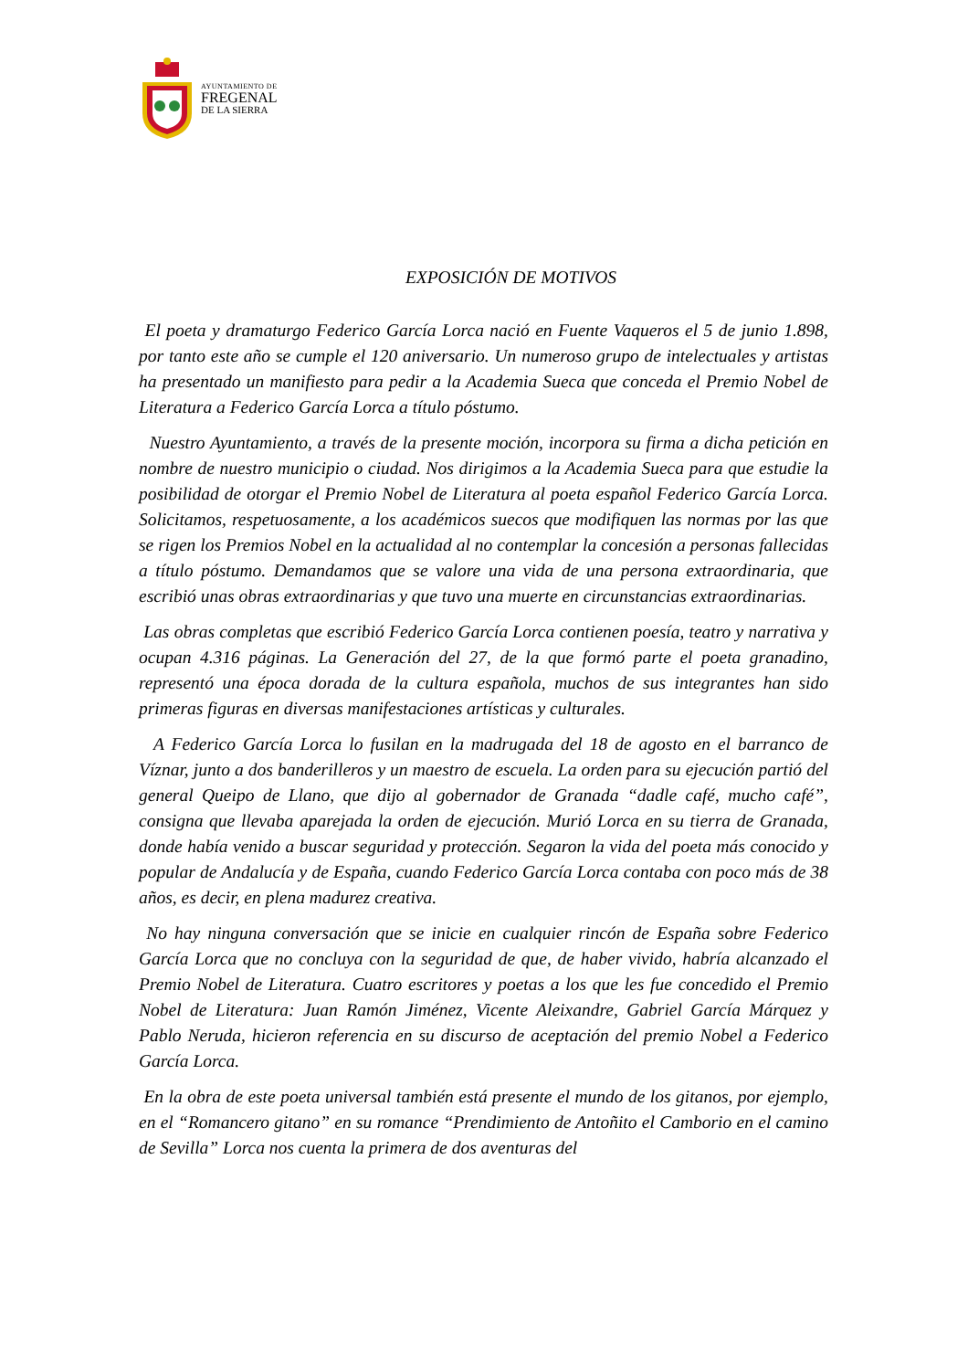AYUNTAMIENTO DE
FREGENAL
DE LA SIERRA
EXPOSICIÓN DE MOTIVOS
El poeta y dramaturgo Federico García Lorca nació en Fuente Vaqueros el 5 de junio 1.898, por tanto este año se cumple el 120 aniversario. Un numeroso grupo de intelectuales y artistas ha presentado un manifiesto para pedir a la Academia Sueca que conceda el Premio Nobel de Literatura a Federico García Lorca a título póstumo.
Nuestro Ayuntamiento, a través de la presente moción, incorpora su firma a dicha petición en nombre de nuestro municipio o ciudad. Nos dirigimos a la Academia Sueca para que estudie la posibilidad de otorgar el Premio Nobel de Literatura al poeta español Federico García Lorca. Solicitamos, respetuosamente, a los académicos suecos que modifiquen las normas por las que se rigen los Premios Nobel en la actualidad al no contemplar la concesión a personas fallecidas a título póstumo. Demandamos que se valore una vida de una persona extraordinaria, que escribió unas obras extraordinarias y que tuvo una muerte en circunstancias extraordinarias.
Las obras completas que escribió Federico García Lorca contienen poesía, teatro y narrativa y ocupan 4.316 páginas. La Generación del 27, de la que formó parte el poeta granadino, representó una época dorada de la cultura española, muchos de sus integrantes han sido primeras figuras en diversas manifestaciones artísticas y culturales.
A Federico García Lorca lo fusilan en la madrugada del 18 de agosto en el barranco de Víznar, junto a dos banderilleros y un maestro de escuela. La orden para su ejecución partió del general Queipo de Llano, que dijo al gobernador de Granada “dadle café, mucho café”, consigna que llevaba aparejada la orden de ejecución. Murió Lorca en su tierra de Granada, donde había venido a buscar seguridad y protección. Segaron la vida del poeta más conocido y popular de Andalucía y de España, cuando Federico García Lorca contaba con poco más de 38 años, es decir, en plena madurez creativa.
No hay ninguna conversación que se inicie en cualquier rincón de España sobre Federico García Lorca que no concluya con la seguridad de que, de haber vivido, habría alcanzado el Premio Nobel de Literatura. Cuatro escritores y poetas a los que les fue concedido el Premio Nobel de Literatura: Juan Ramón Jiménez, Vicente Aleixandre, Gabriel García Márquez y Pablo Neruda, hicieron referencia en su discurso de aceptación del premio Nobel a Federico García Lorca.
En la obra de este poeta universal también está presente el mundo de los gitanos, por ejemplo, en el “Romancero gitano” en su romance “Prendimiento de Antoñito el Camborio en el camino de Sevilla” Lorca nos cuenta la primera de dos aventuras del